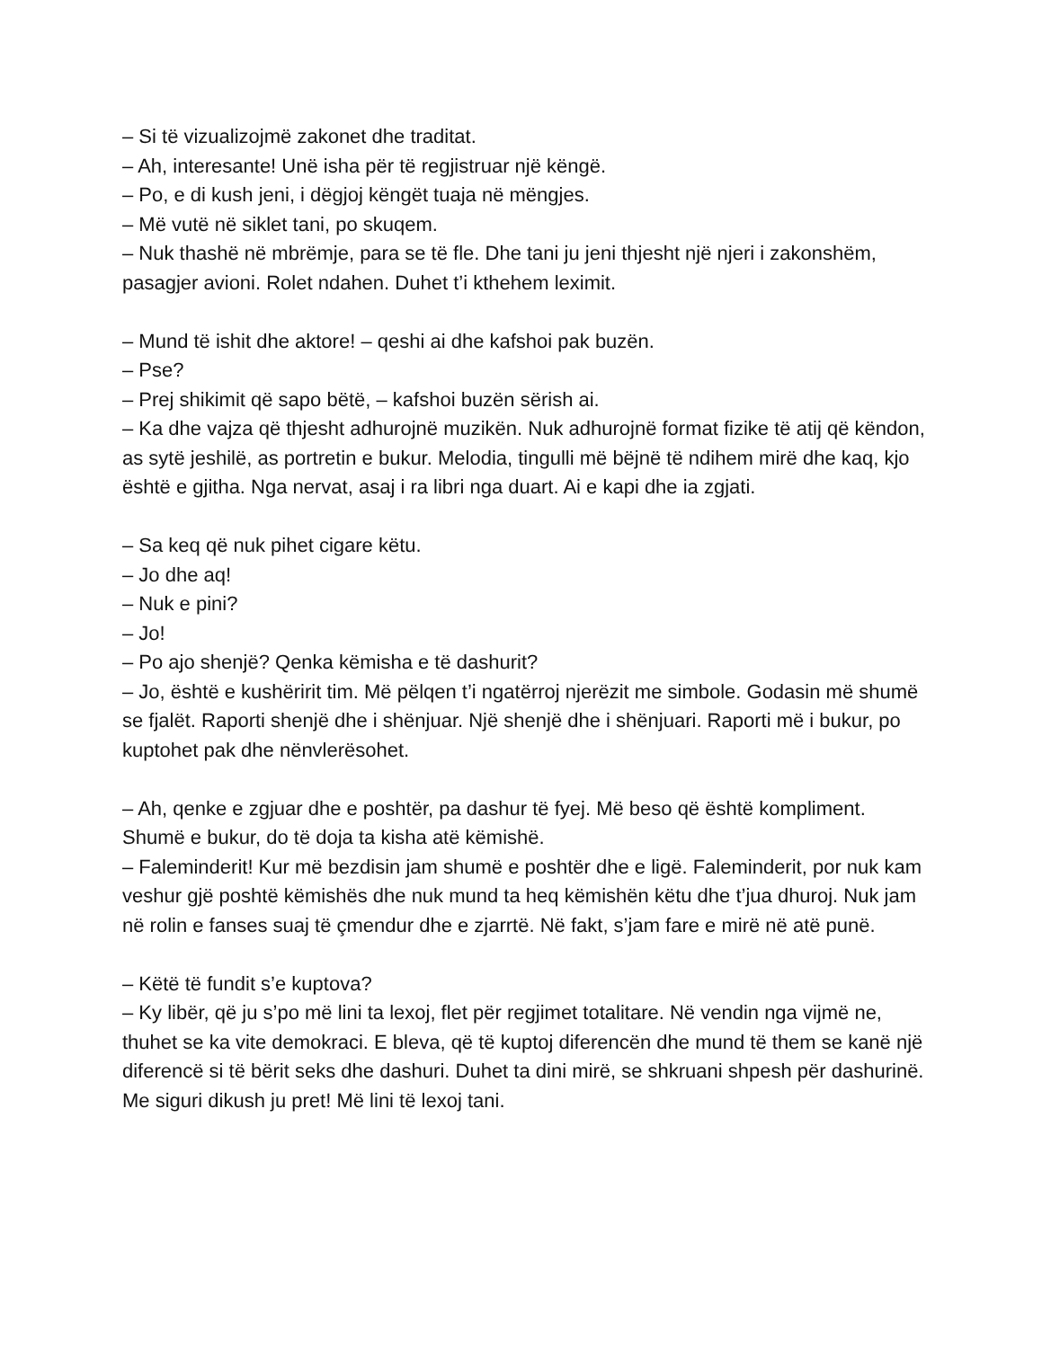– Si të vizualizojmë zakonet dhe traditat.
– Ah, interesante! Unë isha për të regjistruar një këngë.
– Po, e di kush jeni, i dëgjoj këngët tuaja në mëngjes.
– Më vutë në siklet tani, po skuqem.
– Nuk thashë në mbrëmje, para se të fle. Dhe tani ju jeni thjesht një njeri i zakonshëm, pasagjer avioni. Rolet ndahen. Duhet t’i kthehem leximit.
– Mund të ishit dhe aktore! – qeshi ai dhe kafshoi pak buzën.
– Pse?
– Prej shikimit që sapo bëtë, – kafshoi buzën sërish ai.
– Ka dhe vajza që thjesht adhurojnë muzikën. Nuk adhurojnë format fizike të atij që këndon, as sytë jeshilë, as portretin e bukur. Melodia, tingulli më bëjnë të ndihem mirë dhe kaq, kjo është e gjitha. Nga nervat, asaj i ra libri nga duart. Ai e kapi dhe ia zgjati.
– Sa keq që nuk pihet cigare këtu.
– Jo dhe aq!
– Nuk e pini?
– Jo!
– Po ajo shenjë? Qenka këmisha e të dashurit?
– Jo, është e kushëririt tim. Më pëlqen t’i ngatërroj njerëzit me simbole. Godasin më shumë se fjalët. Raporti shenjë dhe i shënjuar. Një shenjë dhe i shënjuari. Raporti më i bukur, po kuptohet pak dhe nënvlerësohet.
– Ah, qenke e zgjuar dhe e poshtër, pa dashur të fyej. Më beso që është kompliment. Shumë e bukur, do të doja ta kisha atë këmishë.
– Faleminderit! Kur më bezdisin jam shumë e poshtër dhe e ligë. Faleminderit, por nuk kam veshur gjë poshtë këmishës dhe nuk mund ta heq këmishën këtu dhe t’jua dhuroj. Nuk jam në rolin e fanses suaj të çmendur dhe e zjarrtë. Në fakt, s’jam fare e mirë në atë punë.
– Këtë të fundit s’e kuptova?
– Ky libër, që ju s’po më lini ta lexoj, flet për regjimet totalitare. Në vendin nga vijmë ne, thuhet se ka vite demokraci. E bleva, që të kuptoj diferencën dhe mund të them se kanë një diferencë si të bërit seks dhe dashuri. Duhet ta dini mirë, se shkruani shpesh për dashurinë. Me siguri dikush ju pret! Më lini të lexoj tani.